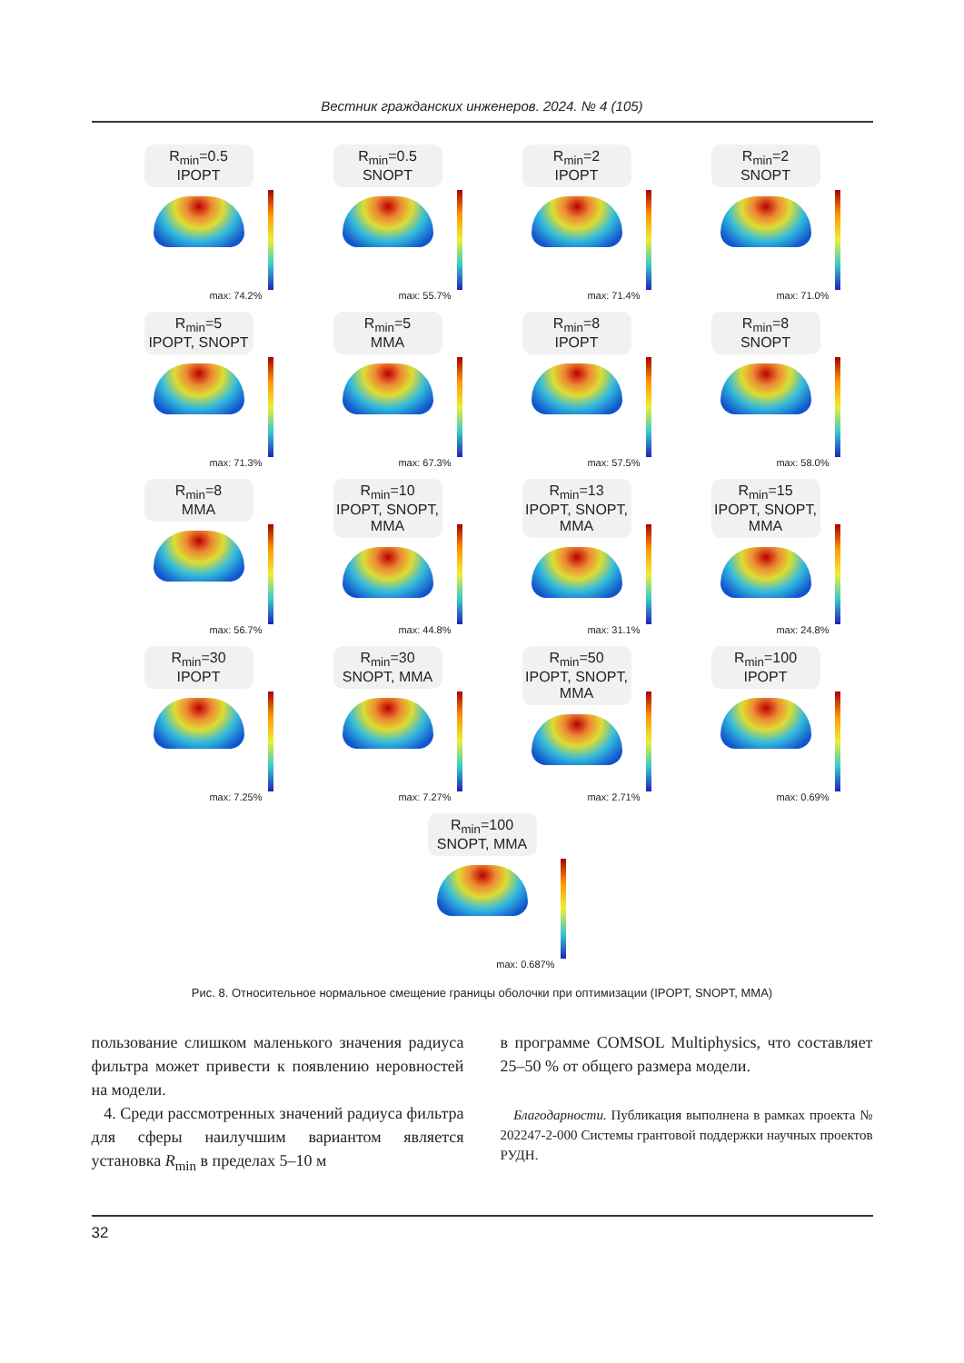Вестник гражданских инженеров. 2024. № 4 (105)
R<sub>min</sub>=0.5
IPOPT
max: 74.2%
R<sub>min</sub>=0.5
SNOPT
max: 55.7%
R<sub>min</sub>=2
IPOPT
max: 71.4%
R<sub>min</sub>=2
SNOPT
max: 71.0%
R<sub>min</sub>=5
IPOPT, SNOPT
max: 71.3%
R<sub>min</sub>=5
MMA
max: 67.3%
R<sub>min</sub>=8
IPOPT
max: 57.5%
R<sub>min</sub>=8
SNOPT
max: 58.0%
R<sub>min</sub>=8
MMA
max: 56.7%
R<sub>min</sub>=10
IPOPT, SNOPT, MMA
max: 44.8%
R<sub>min</sub>=13
IPOPT, SNOPT, MMA
max: 31.1%
R<sub>min</sub>=15
IPOPT, SNOPT, MMA
max: 24.8%
R<sub>min</sub>=30
IPOPT
max: 7.25%
R<sub>min</sub>=30
SNOPT, MMA
max: 7.27%
R<sub>min</sub>=50
IPOPT, SNOPT, MMA
max: 2.71%
R<sub>min</sub>=100
IPOPT
max: 0.69%
R<sub>min</sub>=100
SNOPT, MMA
max: 0.687%
Рис. 8. Относительное нормальное смещение границы оболочки при оптимизации (IPOPT, SNOPT, MMA)
пользование слишком маленького значения радиуса фильтра может привести к появлению неровностей на модели.
4. Среди рассмотренных значений радиуса фильтра для сферы наилучшим вариантом является установка R<sub>min</sub> в пределах 5–10 м
в программе COMSOL Multiphysics, что составляет 25–50 % от общего размера модели.
Благодарности. Публикация выполнена в рамках проекта № 202247-2-000 Системы грантовой поддержки научных проектов РУДН.
32